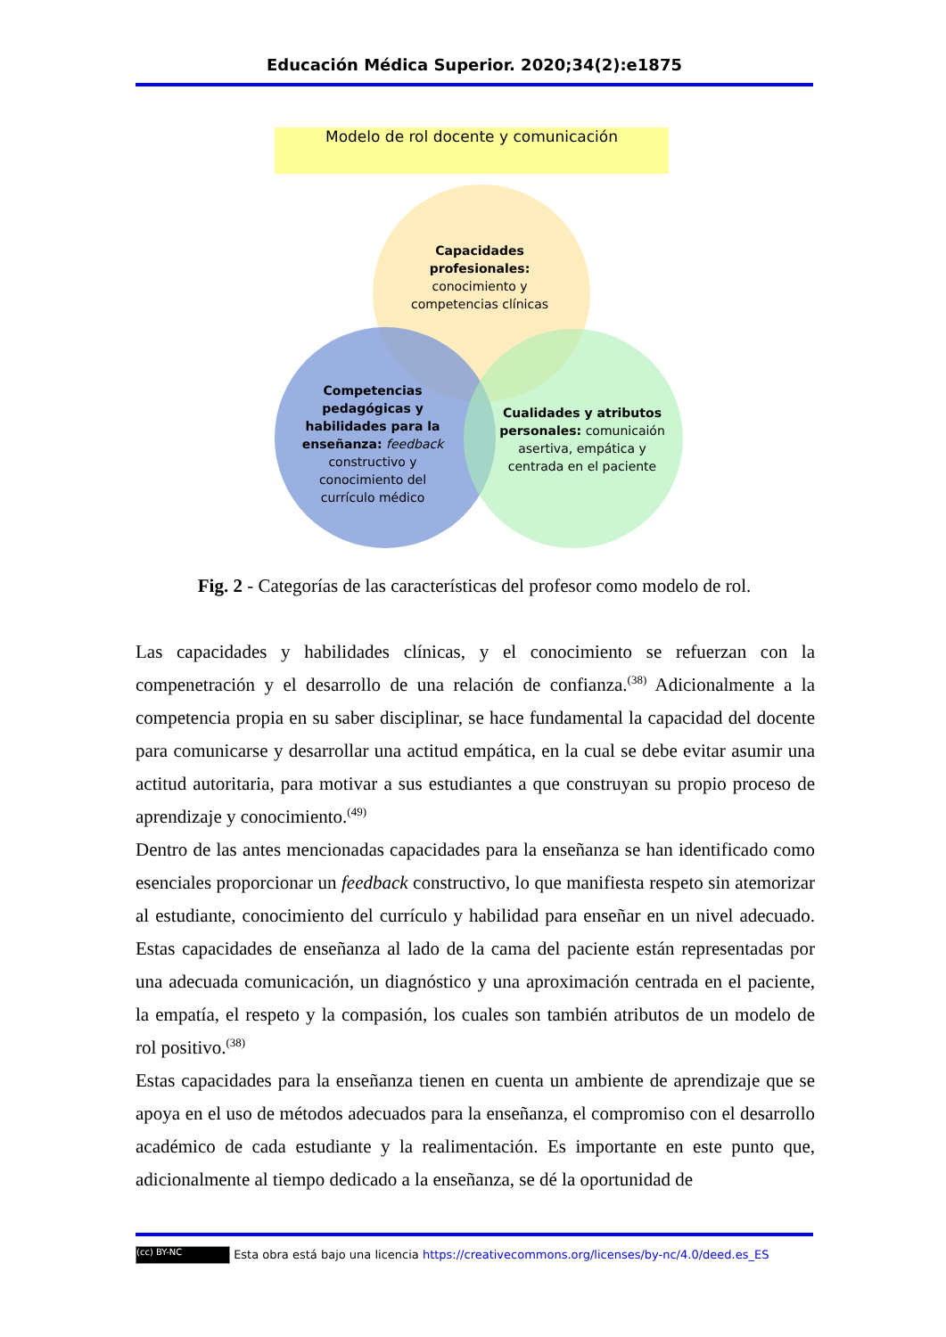Educación Médica Superior. 2020;34(2):e1875
Modelo de rol docente y comunicación
Capacidades profesionales:
conocimiento y competencias clínicas
Competencias pedagógicas y habilidades para la enseñanza: feedback constructivo y conocimiento del currículo médico
Cualidades y atributos personales: comunicaión asertiva, empática y centrada en el paciente
Fig. 2 - Categorías de las características del profesor como modelo de rol.
Las capacidades y habilidades clínicas, y el conocimiento se refuerzan con la compenetración y el desarrollo de una relación de confianza.<sup>(38)</sup> Adicionalmente a la competencia propia en su saber disciplinar, se hace fundamental la capacidad del docente para comunicarse y desarrollar una actitud empática, en la cual se debe evitar asumir una actitud autoritaria, para motivar a sus estudiantes a que construyan su propio proceso de aprendizaje y conocimiento.<sup>(49)</sup>
Dentro de las antes mencionadas capacidades para la enseñanza se han identificado como esenciales proporcionar un feedback constructivo, lo que manifiesta respeto sin atemorizar al estudiante, conocimiento del currículo y habilidad para enseñar en un nivel adecuado. Estas capacidades de enseñanza al lado de la cama del paciente están representadas por una adecuada comunicación, un diagnóstico y una aproximación centrada en el paciente, la empatía, el respeto y la compasión, los cuales son también atributos de un modelo de rol positivo.<sup>(38)</sup>
Estas capacidades para la enseñanza tienen en cuenta un ambiente de aprendizaje que se apoya en el uso de métodos adecuados para la enseñanza, el compromiso con el desarrollo académico de cada estudiante y la realimentación. Es importante en este punto que, adicionalmente al tiempo dedicado a la enseñanza, se dé la oportunidad de
(cc) BY-NC Esta obra está bajo una licencia https://creativecommons.org/licenses/by-nc/4.0/deed.es_ES